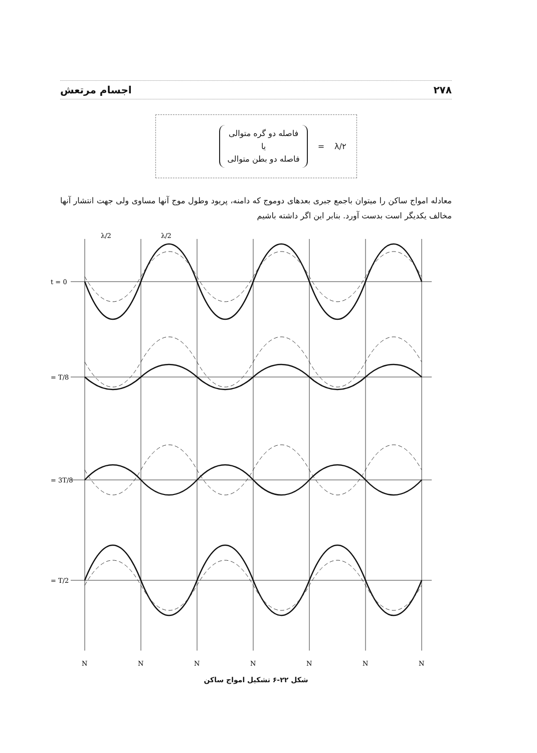۲۷۸ اجسام مرتعش
λ/۲ =
فاصله دو گره متوالی
یا
فاصله دو بطن متوالی
معادله امواج ساکن را میتوان باجمع جبری بعدهای دوموج که دامنه، پریود وطول موج آنها مساوی ولی جهت انتشار آنها مخالف یکدیگر است بدست آورد. بنابر این اگر داشته باشیم
λ/2
λ/2
t = 0
= T/8
= 3T/8
= T/2
N
N
N
N
N
N
N
شکل ۲۲-۶ تشکیل امواج ساکن